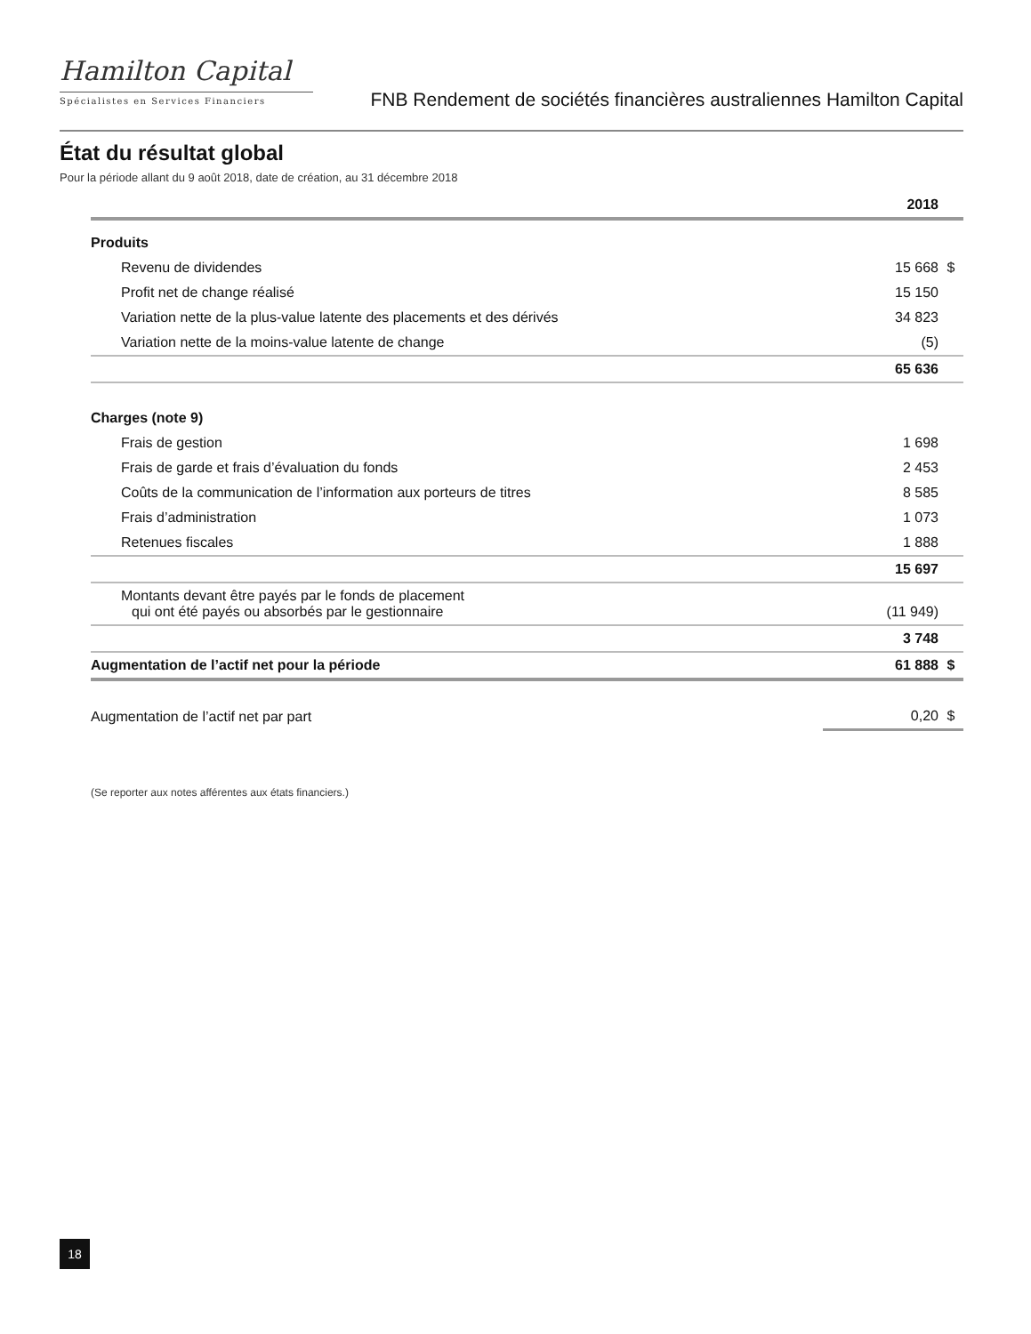Hamilton Capital
Spécialistes en Services Financiers
FNB Rendement de sociétés financières australiennes Hamilton Capital
État du résultat global
Pour la période allant du 9 août 2018, date de création, au 31 décembre 2018
| | 2018 | |
| Produits | | |
| Revenu de dividendes | 15 668 | $ |
| Profit net de change réalisé | 15 150 | |
| Variation nette de la plus-value latente des placements et des dérivés | 34 823 | |
| Variation nette de la moins-value latente de change | (5) | |
| | 65 636 | |
| Charges (note 9) | | |
| Frais de gestion | 1 698 | |
| Frais de garde et frais d’évaluation du fonds | 2 453 | |
| Coûts de la communication de l’information aux porteurs de titres | 8 585 | |
| Frais d’administration | 1 073 | |
| Retenues fiscales | 1 888 | |
| | 15 697 | |
| Montants devant être payés par le fonds de placement qui ont été payés ou absorbés par le gestionnaire | (11 949) | |
| | 3 748 | |
| Augmentation de l’actif net pour la période | 61 888 | $ |
| Augmentation de l’actif net par part | 0,20 | $ |
(Se reporter aux notes afférentes aux états financiers.)
18